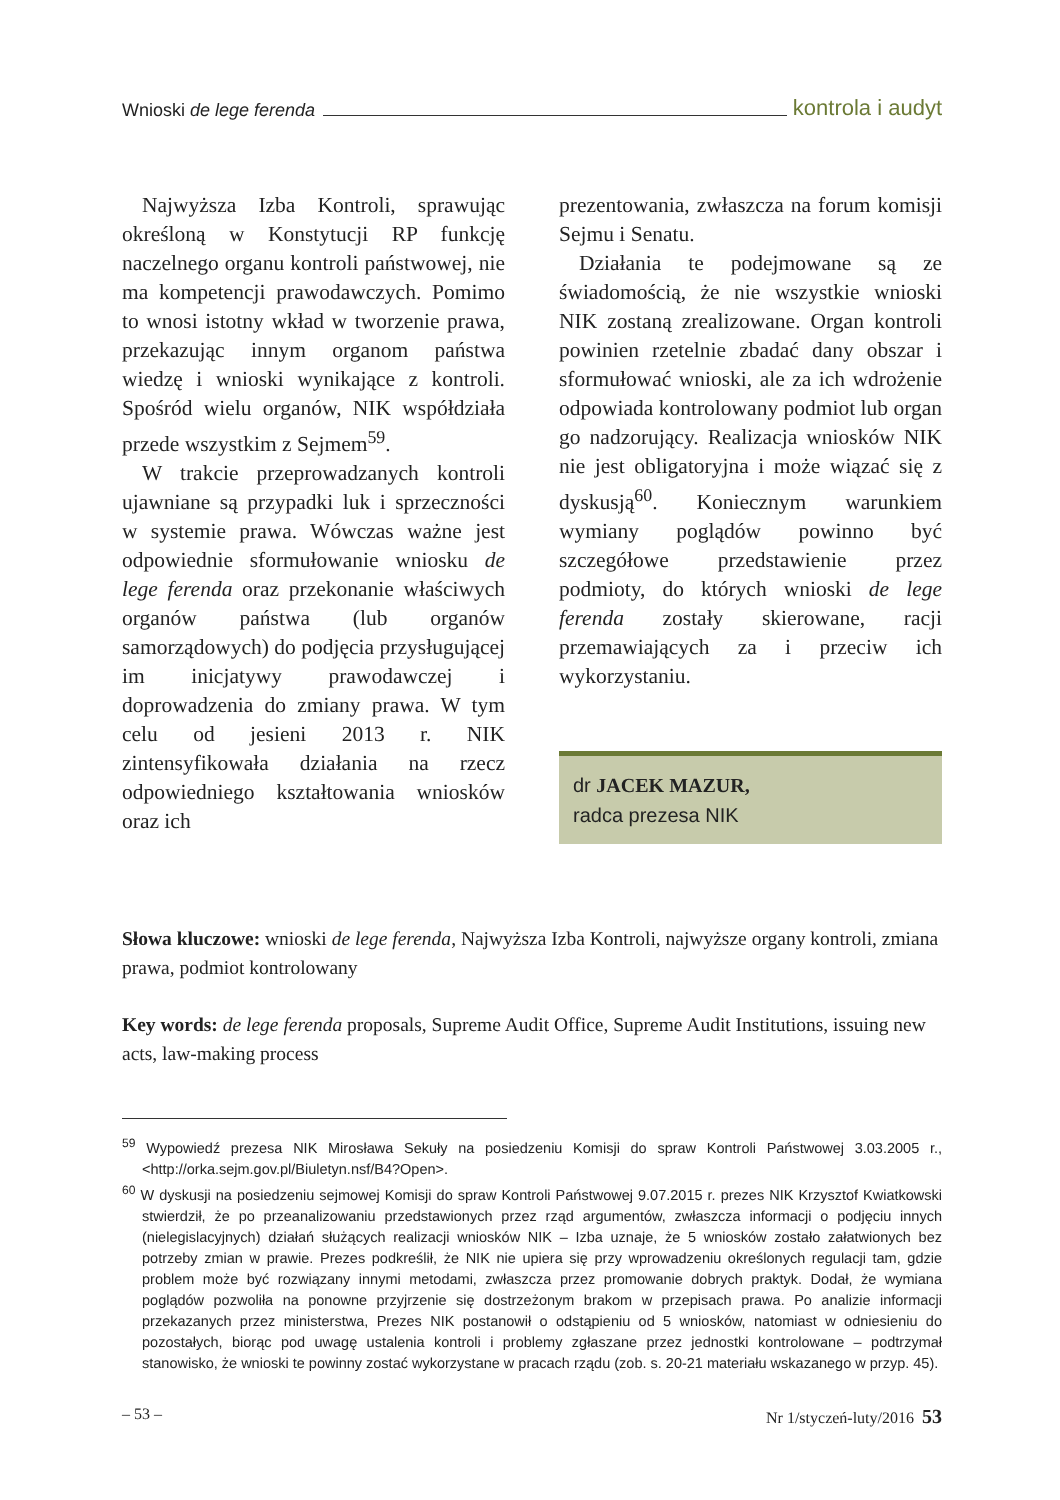Wnioski de lege ferenda kontrola i audyt
Najwyższa Izba Kontroli, sprawując określoną w Konstytucji RP funkcję naczelnego organu kontroli państwowej, nie ma kompetencji prawodawczych. Pomimo to wnosi istotny wkład w tworzenie prawa, przekazując innym organom państwa wiedzę i wnioski wynikające z kontroli. Spośród wielu organów, NIK współdziała przede wszystkim z Sejmem<sup>59</sup>.
W trakcie przeprowadzanych kontroli ujawniane są przypadki luk i sprzeczności w systemie prawa. Wówczas ważne jest odpowiednie sformułowanie wniosku de lege ferenda oraz przekonanie właściwych organów państwa (lub organów samorządowych) do podjęcia przysługującej im inicjatywy prawodawczej i doprowadzenia do zmiany prawa. W tym celu od jesieni 2013 r. NIK zintensyfikowała działania na rzecz odpowiedniego kształtowania wniosków oraz ich
prezentowania, zwłaszcza na forum komisji Sejmu i Senatu.
Działania te podejmowane są ze świadomością, że nie wszystkie wnioski NIK zostaną zrealizowane. Organ kontroli powinien rzetelnie zbadać dany obszar i sformułować wnioski, ale za ich wdrożenie odpowiada kontrolowany podmiot lub organ go nadzorujący. Realizacja wniosków NIK nie jest obligatoryjna i może wiązać się z dyskusją<sup>60</sup>. Koniecznym warunkiem wymiany poglądów powinno być szczegółowe przedstawienie przez podmioty, do których wnioski de lege ferenda zostały skierowane, racji przemawiających za i przeciw ich wykorzystaniu.
dr JACEK MAZUR,
radca prezesa NIK
Słowa kluczowe: wnioski de lege ferenda, Najwyższa Izba Kontroli, najwyższe organy kontroli, zmiana prawa, podmiot kontrolowany
Key words: de lege ferenda proposals, Supreme Audit Office, Supreme Audit Institutions, issuing new acts, law-making process
<sup>59</sup> Wypowiedź prezesa NIK Mirosława Sekuły na posiedzeniu Komisji do spraw Kontroli Państwowej 3.03.2005 r., <http://orka.sejm.gov.pl/Biuletyn.nsf/B4?Open>.
<sup>60</sup> W dyskusji na posiedzeniu sejmowej Komisji do spraw Kontroli Państwowej 9.07.2015 r. prezes NIK Krzysztof Kwiatkowski stwierdził, że po przeanalizowaniu przedstawionych przez rząd argumentów, zwłaszcza informacji o podjęciu innych (nielegislacyjnych) działań służących realizacji wniosków NIK – Izba uznaje, że 5 wniosków zostało załatwionych bez potrzeby zmian w prawie. Prezes podkreślił, że NIK nie upiera się przy wprowadzeniu określonych regulacji tam, gdzie problem może być rozwiązany innymi metodami, zwłaszcza przez promowanie dobrych praktyk. Dodał, że wymiana poglądów pozwoliła na ponowne przyjrzenie się dostrzeżonym brakom w przepisach prawa. Po analizie informacji przekazanych przez ministerstwa, Prezes NIK postanowił o odstąpieniu od 5 wniosków, natomiast w odniesieniu do pozostałych, biorąc pod uwagę ustalenia kontroli i problemy zgłaszane przez jednostki kontrolowane – podtrzymał stanowisko, że wnioski te powinny zostać wykorzystane w pracach rządu (zob. s. 20-21 materiału wskazanego w przyp. 45).
– 53 – Nr 1/styczeń-luty/2016 53